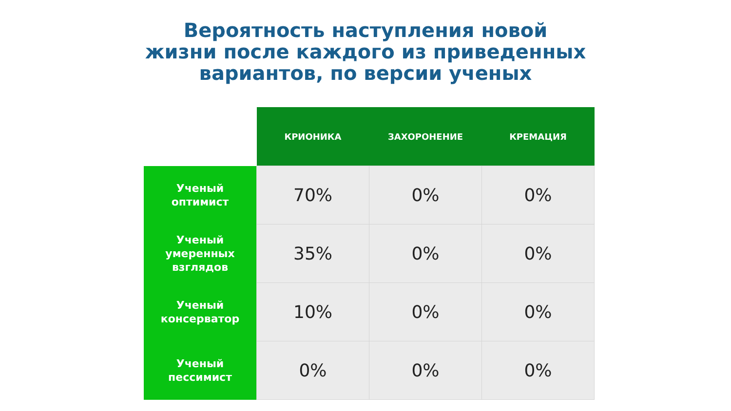Вероятность наступления новой
жизни после каждого из приведенных
вариантов, по версии ученых
| | КРИОНИКА | ЗАХОРОНЕНИЕ | КРЕМАЦИЯ |
| Ученый оптимист | 70% | 0% | 0% |
| Ученый умеренных взглядов | 35% | 0% | 0% |
| Ученый консерватор | 10% | 0% | 0% |
| Ученый пессимист | 0% | 0% | 0% |